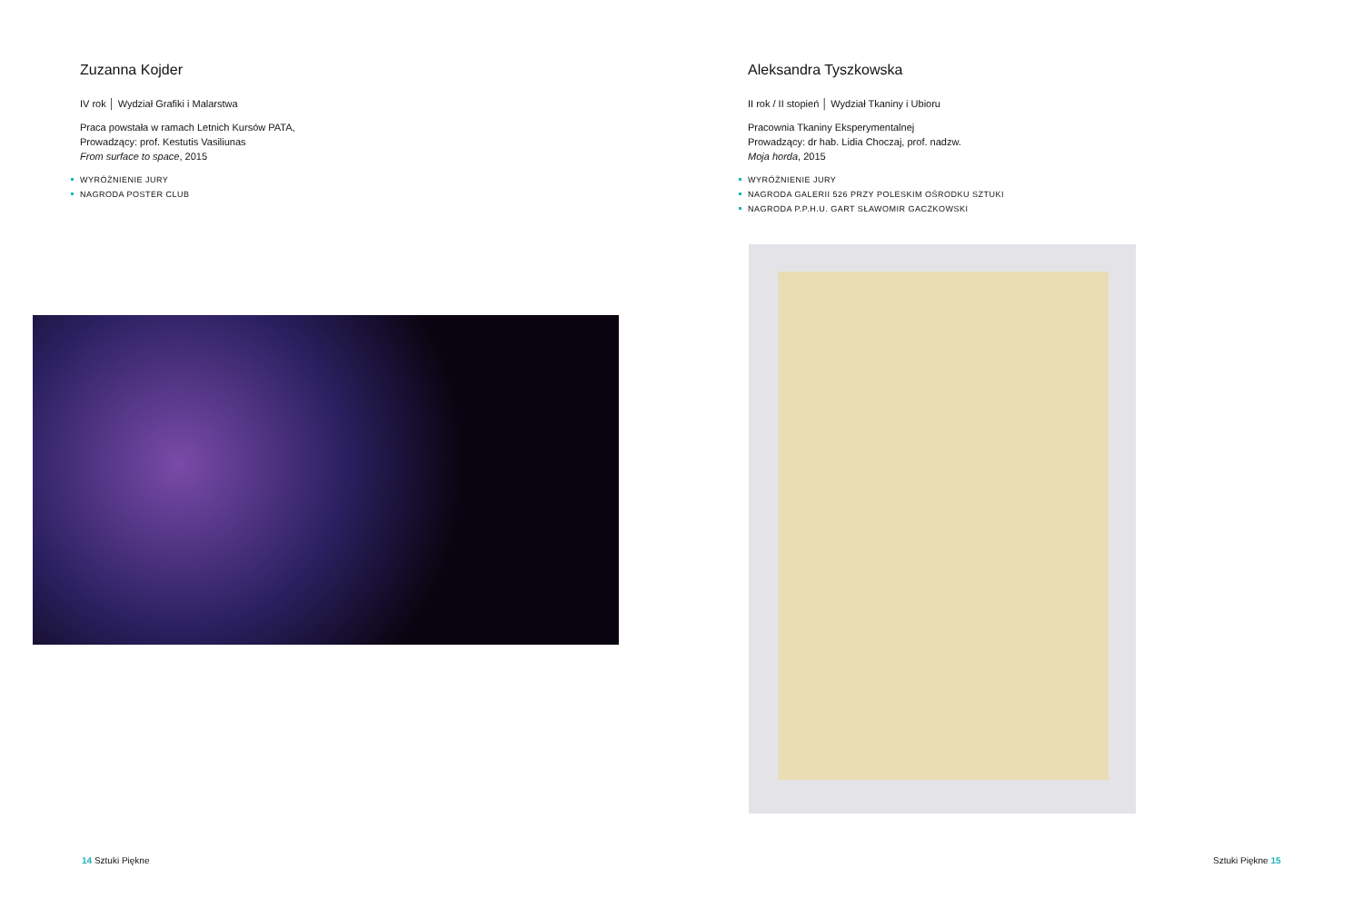Zuzanna Kojder
IV rok │ Wydział Grafiki i Malarstwa
Praca powstała w ramach Letnich Kursów PATA,
Prowadzący: prof. Kestutis Vasiliunas
From surface to space, 2015
WYRÓŻNIENIE JURY
NAGRODA POSTER CLUB
Aleksandra Tyszkowska
II rok / II stopień │ Wydział Tkaniny i Ubioru
Pracownia Tkaniny Eksperymentalnej
Prowadzący: dr hab. Lidia Choczaj, prof. nadzw.
Moja horda, 2015
WYRÓŻNIENIE JURY
NAGRODA GALERII 526 PRZY POLESKIM OŚRODKU SZTUKI
NAGRODA P.P.H.U. GART SŁAWOMIR GACZKOWSKI
14 Sztuki Piękne Sztuki Piękne 15